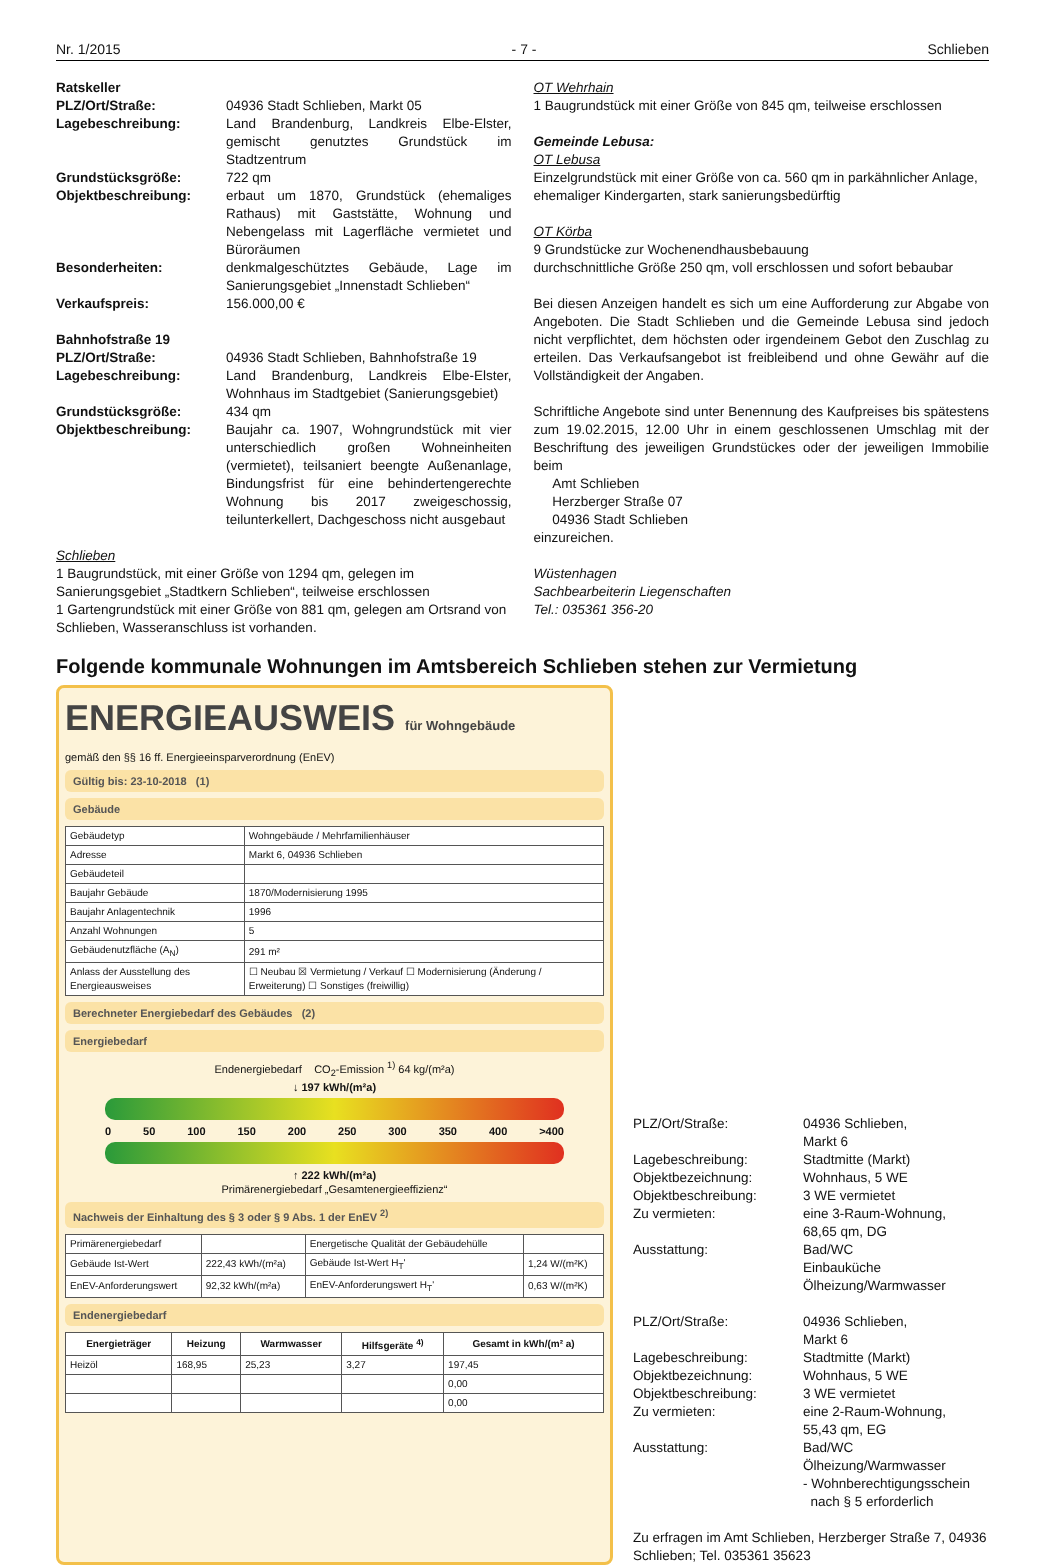Nr. 1/2015 - 7 - Schlieben
Ratskeller
PLZ/Ort/Straße: 04936 Stadt Schlieben, Markt 05
Lagebeschreibung: Land Brandenburg, Landkreis Elbe-Elster, gemischt genutztes Grundstück im Stadtzentrum
Grundstücksgröße: 722 qm
Objektbeschreibung: erbaut um 1870, Grundstück (ehemaliges Rathaus) mit Gaststätte, Wohnung und Nebengelass mit Lagerfläche vermietet und Büroräumen
Besonderheiten: denkmalgeschütztes Gebäude, Lage im Sanierungsgebiet „Innenstadt Schlieben“
Verkaufspreis: 156.000,00 €
Bahnhofstraße 19
PLZ/Ort/Straße: 04936 Stadt Schlieben, Bahnhofstraße 19
Lagebeschreibung: Land Brandenburg, Landkreis Elbe-Elster, Wohnhaus im Stadtgebiet (Sanierungsgebiet)
Grundstücksgröße: 434 qm
Objektbeschreibung: Baujahr ca. 1907, Wohngrundstück mit vier unterschiedlich großen Wohneinheiten (vermietet), teilsaniert beengte Außenanlage, Bindungsfrist für eine behindertengerechte Wohnung bis 2017 zweigeschossig, teilunterkellert, Dachgeschoss nicht ausgebaut
Schlieben
1 Baugrundstück, mit einer Größe von 1294 qm, gelegen im Sanierungsgebiet „Stadtkern Schlieben“, teilweise erschlossen
1 Gartengrundstück mit einer Größe von 881 qm, gelegen am Ortsrand von Schlieben, Wasseranschluss ist vorhanden.
OT Wehrhain
1 Baugrundstück mit einer Größe von 845 qm, teilweise erschlossen
Gemeinde Lebusa:
OT Lebusa
Einzelgrundstück mit einer Größe von ca. 560 qm in parkähnlicher Anlage, ehemaliger Kindergarten, stark sanierungsbedürftig
OT Körba
9 Grundstücke zur Wochenendhausbebauung
durchschnittliche Größe 250 qm, voll erschlossen und sofort bebaubar
Bei diesen Anzeigen handelt es sich um eine Aufforderung zur Abgabe von Angeboten. Die Stadt Schlieben und die Gemeinde Lebusa sind jedoch nicht verpflichtet, dem höchsten oder irgendeinem Gebot den Zuschlag zu erteilen. Das Verkaufsangebot ist freibleibend und ohne Gewähr auf die Vollständigkeit der Angaben.
Schriftliche Angebote sind unter Benennung des Kaufpreises bis spätestens zum 19.02.2015, 12.00 Uhr in einem geschlossenen Umschlag mit der Beschriftung des jeweiligen Grundstückes oder der jeweiligen Immobilie beim
Amt Schlieben
Herzberger Straße 07
04936 Stadt Schlieben
einzureichen.
Wüstenhagen
Sachbearbeiterin Liegenschaften
Tel.: 035361 356-20
Folgende kommunale Wohnungen im Amtsbereich Schlieben stehen zur Vermietung
ENERGIEAUSWEIS für Wohngebäude
gemäß den §§ 16 ff. Energieeinsparverordnung (EnEV)
Gültig bis: 23-10-2018 (1)
Gebäude
| Gebäudetyp | Wohngebäude / Mehrfamilienhäuser |
| Adresse | Markt 6, 04936 Schlieben |
| Gebäudeteil | |
| Baujahr Gebäude | 1870/Modernisierung 1995 |
| Baujahr Anlagentechnik | 1996 |
| Anzahl Wohnungen | 5 |
| Gebäudenutzfläche (A<sub>N</sub>) | 291 m² |
| Anlass der Ausstellung des Energieausweises | ☐ Neubau ☒ Vermietung / Verkauf ☐ Modernisierung (Änderung / Erweiterung) ☐ Sonstiges (freiwillig) |
Berechneter Energiebedarf des Gebäudes (2)
Energiebedarf
Endenergiebedarf CO<sub>2</sub>-Emission <sup>1)</sup> 64 kg/(m²a)
↓ 197 kWh/(m²a)
0 50 100 150 200 250 300 350 400 >400
↑ 222 kWh/(m²a)
Primärenergiebedarf „Gesamtenergieeffizienz“
Nachweis der Einhaltung des § 3 oder § 9 Abs. 1 der EnEV <sup>2)</sup>
| Primärenergiebedarf | | Energetische Qualität der Gebäudehülle | |
| Gebäude Ist-Wert | 222,43 kWh/(m²a) | Gebäude Ist-Wert H<sub>T</sub>' | 1,24 W/(m²K) |
| EnEV-Anforderungswert | 92,32 kWh/(m²a) | EnEV-Anforderungswert H<sub>T</sub>' | 0,63 W/(m²K) |
Endenergiebedarf
| Energieträger | Heizung | Warmwasser | Hilfsgeräte <sup>4)</sup> | Gesamt in kWh/(m² a) |
| --- | --- | --- | --- | --- |
| Heizöl | 168,95 | 25,23 | 3,27 | 197,45 |
| | | | | 0,00 |
| | | | | 0,00 |
PLZ/Ort/Straße: 04936 Schlieben,
Markt 6
Lagebeschreibung: Stadtmitte (Markt)
Objektbezeichnung: Wohnhaus, 5 WE
Objektbeschreibung: 3 WE vermietet
Zu vermieten: eine 3-Raum-Wohnung,
68,65 qm, DG
Ausstattung: Bad/WC
Einbauküche
Ölheizung/Warmwasser
PLZ/Ort/Straße: 04936 Schlieben,
Markt 6
Lagebeschreibung: Stadtmitte (Markt)
Objektbezeichnung: Wohnhaus, 5 WE
Objektbeschreibung: 3 WE vermietet
Zu vermieten: eine 2-Raum-Wohnung,
55,43 qm, EG
Ausstattung: Bad/WC
Ölheizung/Warmwasser
- Wohnberechtigungsschein
nach § 5 erforderlich
Zu erfragen im Amt Schlieben, Herzberger Straße 7, 04936 Schlieben; Tel. 035361 35623